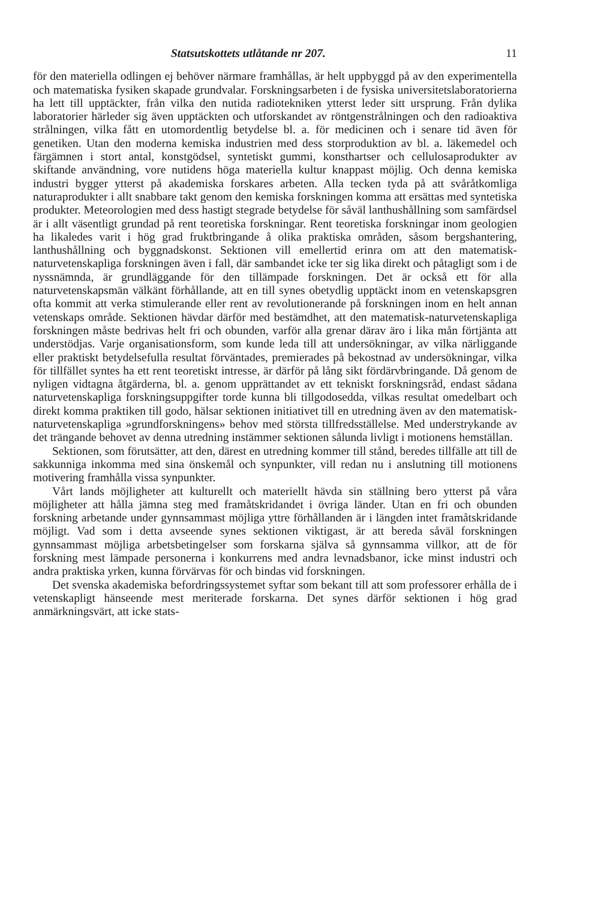Statsutskottets utlåtande nr 207. 11
för den materiella odlingen ej behöver närmare framhållas, är helt uppbyggd på av den experimentella och matematiska fysiken skapade grundvalar. Forskningsarbeten i de fysiska universitetslaboratorierna ha lett till upptäckter, från vilka den nutida radiotekniken ytterst leder sitt ursprung. Från dylika laboratorier härleder sig även upptäckten och utforskandet av röntgenstrålningen och den radioaktiva strålningen, vilka fått en utomordentlig betydelse bl. a. för medicinen och i senare tid även för genetiken. Utan den moderna kemiska industrien med dess storproduktion av bl. a. läkemedel och färgämnen i stort antal, konstgödsel, syntetiskt gummi, konsthartser och cellulosaprodukter av skiftande användning, vore nutidens höga materiella kultur knappast möjlig. Och denna kemiska industri bygger ytterst på akademiska forskares arbeten. Alla tecken tyda på att svåråtkomliga naturaprodukter i allt snabbare takt genom den kemiska forskningen komma att ersättas med syntetiska produkter. Meteorologien med dess hastigt stegrade betydelse för såväl lanthushållning som samfärdsel är i allt väsentligt grundad på rent teoretiska forskningar. Rent teoretiska forskningar inom geologien ha likaledes varit i hög grad fruktbringande å olika praktiska områden, såsom bergshantering, lanthushållning och byggnadskonst. Sektionen vill emellertid erinra om att den matematisk-naturvetenskapliga forskningen även i fall, där sambandet icke ter sig lika direkt och påtagligt som i de nyssnämnda, är grundläggande för den tillämpade forskningen. Det är också ett för alla naturvetenskapsmän välkänt förhållande, att en till synes obetydlig upptäckt inom en vetenskapsgren ofta kommit att verka stimulerande eller rent av revolutionerande på forskningen inom en helt annan vetenskaps område. Sektionen hävdar därför med bestämdhet, att den matematisk-naturvetenskapliga forskningen måste bedrivas helt fri och obunden, varför alla grenar därav äro i lika mån förtjänta att understödjas. Varje organisationsform, som kunde leda till att undersökningar, av vilka närliggande eller praktiskt betydelsefulla resultat förväntades, premierades på bekostnad av undersökningar, vilka för tillfället syntes ha ett rent teoretiskt intresse, är därför på lång sikt fördärvbringande. Då genom de nyligen vidtagna åtgärderna, bl. a. genom upprättandet av ett tekniskt forskningsråd, endast sådana naturvetenskapliga forskningsuppgifter torde kunna bli tillgodosedda, vilkas resultat omedelbart och direkt komma praktiken till godo, hälsar sektionen initiativet till en utredning även av den matematisk-naturvetenskapliga »grundforskningens» behov med största tillfredsställelse. Med understrykande av det trängande behovet av denna utredning instämmer sektionen sålunda livligt i motionens hemställan.
Sektionen, som förutsätter, att den, därest en utredning kommer till stånd, beredes tillfälle att till de sakkunniga inkomma med sina önskemål och synpunkter, vill redan nu i anslutning till motionens motivering framhålla vissa synpunkter.
Vårt lands möjligheter att kulturellt och materiellt hävda sin ställning bero ytterst på våra möjligheter att hålla jämna steg med framåtskridandet i övriga länder. Utan en fri och obunden forskning arbetande under gynnsammast möjliga yttre förhållanden är i längden intet framåtskridande möjligt. Vad som i detta avseende synes sektionen viktigast, är att bereda såväl forskningen gynnsammast möjliga arbetsbetingelser som forskarna själva så gynnsamma villkor, att de för forskning mest lämpade personerna i konkurrens med andra levnadsbanor, icke minst industri och andra praktiska yrken, kunna förvärvas för och bindas vid forskningen.
Det svenska akademiska befordringssystemet syftar som bekant till att som professorer erhålla de i vetenskapligt hänseende mest meriterade forskarna. Det synes därför sektionen i hög grad anmärkningsvärt, att icke stats-